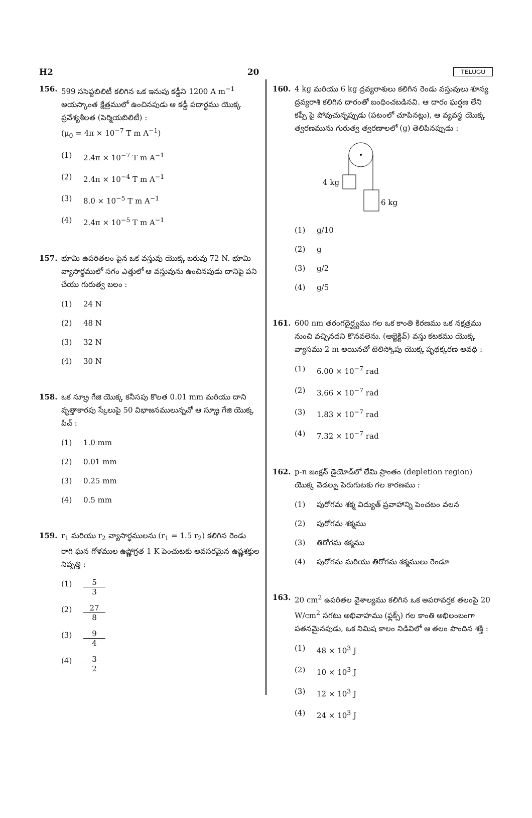H2 20 TELUGU
156. 599 ససెప్టబిలిటీ కలిగిన ఒక ఇనుపు కడ్డీని 1200 A m<sup>−1</sup> అయస్కాంత క్షేత్రములో ఉంచినపుడు ఆ కడ్డీ పదార్థము యొక్క ప్రవేశ్యశీలత (పెర్మియబిలిటీ) :
(μ<sub>0</sub> = 4π × 10<sup>−7</sup> T m A<sup>−1</sup>)
(1) 2.4π × 10<sup>−7</sup> T m A<sup>−1</sup>
(2) 2.4π × 10<sup>−4</sup> T m A<sup>−1</sup>
(3) 8.0 × 10<sup>−5</sup> T m A<sup>−1</sup>
(4) 2.4π × 10<sup>−5</sup> T m A<sup>−1</sup>
157. భూమి ఉపరితలం పైన ఒక వస్తువు యొక్క బరువు 72 N. భూమి వ్యాసార్థములో సగం ఎత్తులో ఆ వస్తువును ఉంచినపుడు దానిపై పని చేయు గురుత్వ బలం :
(1) 24 N
(2) 48 N
(3) 32 N
(4) 30 N
158. ఒక స్క్రూ గేజి యొక్క కనీసపు కొలత 0.01 mm మరియు దాని వృత్తాకారపు స్కేలుపై 50 విభాజనములున్నచో ఆ స్క్రూ గేజి యొక్క పిచ్ :
(1) 1.0 mm
(2) 0.01 mm
(3) 0.25 mm
(4) 0.5 mm
159. r<sub>1</sub> మరియు r<sub>2</sub> వ్యాసార్థములను (r<sub>1</sub> = 1.5 r<sub>2</sub>) కలిగిన రెండు రాగి ఘన గోళముల ఉష్ణోగ్రత 1 K పెంచుటకు అవసరమైన ఉష్ణశక్తుల నిష్పత్తి :
(1) 5 3
(2) 27 8
(3) 9 4
(4) 3 2
160. 4 kg మరియు 6 kg ద్రవ్యరాశులు కలిగిన రెండు వస్తువులు శూన్య ద్రవ్యరాశి కలిగిన దారంతో బంధించబడినవి. ఆ దారం ఘర్షణ లేని కప్పీ పై పోవుచున్నప్పుడు (పటంలో చూపినట్లు), ఆ వ్యవస్థ యొక్క త్వరణమును గురుత్వ త్వరణాలలో (g) తెలిపినప్పుడు :
4 kg
6 kg
(1) g/10
(2) g
(3) g/2
(4) g/5
161. 600 nm తరంగదైర్ఘ్యము గల ఒక కాంతి కిరణము ఒక నక్షత్రము నుంచి వచ్చినదని కొనవలెను. (ఆబ్జెక్టివ్) వస్తు కటకము యొక్క వ్యాసము 2 m అయినచో టెలిస్కోపు యొక్క పృథక్కరణ అవధి :
(1) 6.00 × 10<sup>−7</sup> rad
(2) 3.66 × 10<sup>−7</sup> rad
(3) 1.83 × 10<sup>−7</sup> rad
(4) 7.32 × 10<sup>−7</sup> rad
162. p-n జంక్షన్ డైయోడ్‌లో లేమి ప్రాంతం (depletion region) యొక్క వెడల్పు పెరుగుటకు గల కారణము :
(1) పురోగమ శక్మ విద్యుత్ ప్రవాహాన్ని పెంచటం వలన
(2) పురోగమ శక్మము
(3) తిరోగమ శక్మము
(4) పురోగమ మరియు తిరోగమ శక్మములు రెండూ
163. 20 cm<sup>2</sup> ఉపరితల వైశాల్యము కలిగిన ఒక అపరావర్తక తలంపై 20 W/cm<sup>2</sup> సగటు అభివాహము (ఫ్లక్స్) గల కాంతి అభిలంబంగా పతనమైనపుడు, ఒక నిమిష కాలం నిడివిలో ఆ తలం పొందిన శక్తి :
(1) 48 × 10<sup>3</sup> J
(2) 10 × 10<sup>3</sup> J
(3) 12 × 10<sup>3</sup> J
(4) 24 × 10<sup>3</sup> J